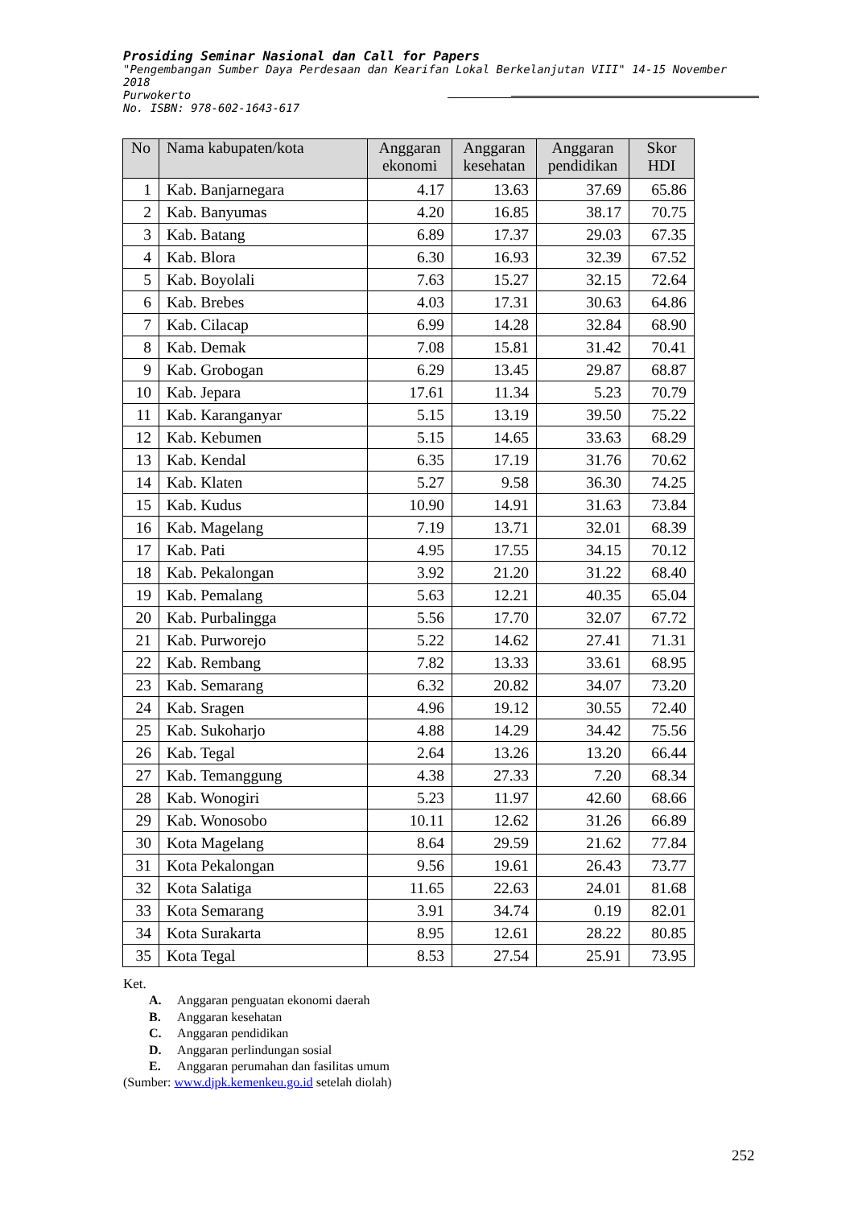Prosiding Seminar Nasional dan Call for Papers
"Pengembangan Sumber Daya Perdesaan dan Kearifan Lokal Berkelanjutan VIII" 14-15 November 2018
Purwokerto
No. ISBN: 978-602-1643-617
| No | Nama kabupaten/kota | Anggaran ekonomi | Anggaran kesehatan | Anggaran pendidikan | Skor HDI |
| --- | --- | --- | --- | --- | --- |
| 1 | Kab. Banjarnegara | 4.17 | 13.63 | 37.69 | 65.86 |
| 2 | Kab. Banyumas | 4.20 | 16.85 | 38.17 | 70.75 |
| 3 | Kab. Batang | 6.89 | 17.37 | 29.03 | 67.35 |
| 4 | Kab. Blora | 6.30 | 16.93 | 32.39 | 67.52 |
| 5 | Kab. Boyolali | 7.63 | 15.27 | 32.15 | 72.64 |
| 6 | Kab. Brebes | 4.03 | 17.31 | 30.63 | 64.86 |
| 7 | Kab. Cilacap | 6.99 | 14.28 | 32.84 | 68.90 |
| 8 | Kab. Demak | 7.08 | 15.81 | 31.42 | 70.41 |
| 9 | Kab. Grobogan | 6.29 | 13.45 | 29.87 | 68.87 |
| 10 | Kab. Jepara | 17.61 | 11.34 | 5.23 | 70.79 |
| 11 | Kab. Karanganyar | 5.15 | 13.19 | 39.50 | 75.22 |
| 12 | Kab. Kebumen | 5.15 | 14.65 | 33.63 | 68.29 |
| 13 | Kab. Kendal | 6.35 | 17.19 | 31.76 | 70.62 |
| 14 | Kab. Klaten | 5.27 | 9.58 | 36.30 | 74.25 |
| 15 | Kab. Kudus | 10.90 | 14.91 | 31.63 | 73.84 |
| 16 | Kab. Magelang | 7.19 | 13.71 | 32.01 | 68.39 |
| 17 | Kab. Pati | 4.95 | 17.55 | 34.15 | 70.12 |
| 18 | Kab. Pekalongan | 3.92 | 21.20 | 31.22 | 68.40 |
| 19 | Kab. Pemalang | 5.63 | 12.21 | 40.35 | 65.04 |
| 20 | Kab. Purbalingga | 5.56 | 17.70 | 32.07 | 67.72 |
| 21 | Kab. Purworejo | 5.22 | 14.62 | 27.41 | 71.31 |
| 22 | Kab. Rembang | 7.82 | 13.33 | 33.61 | 68.95 |
| 23 | Kab. Semarang | 6.32 | 20.82 | 34.07 | 73.20 |
| 24 | Kab. Sragen | 4.96 | 19.12 | 30.55 | 72.40 |
| 25 | Kab. Sukoharjo | 4.88 | 14.29 | 34.42 | 75.56 |
| 26 | Kab. Tegal | 2.64 | 13.26 | 13.20 | 66.44 |
| 27 | Kab. Temanggung | 4.38 | 27.33 | 7.20 | 68.34 |
| 28 | Kab. Wonogiri | 5.23 | 11.97 | 42.60 | 68.66 |
| 29 | Kab. Wonosobo | 10.11 | 12.62 | 31.26 | 66.89 |
| 30 | Kota Magelang | 8.64 | 29.59 | 21.62 | 77.84 |
| 31 | Kota Pekalongan | 9.56 | 19.61 | 26.43 | 73.77 |
| 32 | Kota Salatiga | 11.65 | 22.63 | 24.01 | 81.68 |
| 33 | Kota Semarang | 3.91 | 34.74 | 0.19 | 82.01 |
| 34 | Kota Surakarta | 8.95 | 12.61 | 28.22 | 80.85 |
| 35 | Kota Tegal | 8.53 | 27.54 | 25.91 | 73.95 |
Ket.
A. Anggaran penguatan ekonomi daerah
B. Anggaran kesehatan
C. Anggaran pendidikan
D. Anggaran perlindungan sosial
E. Anggaran perumahan dan fasilitas umum
(Sumber: www.djpk.kemenkeu.go.id setelah diolah)
252